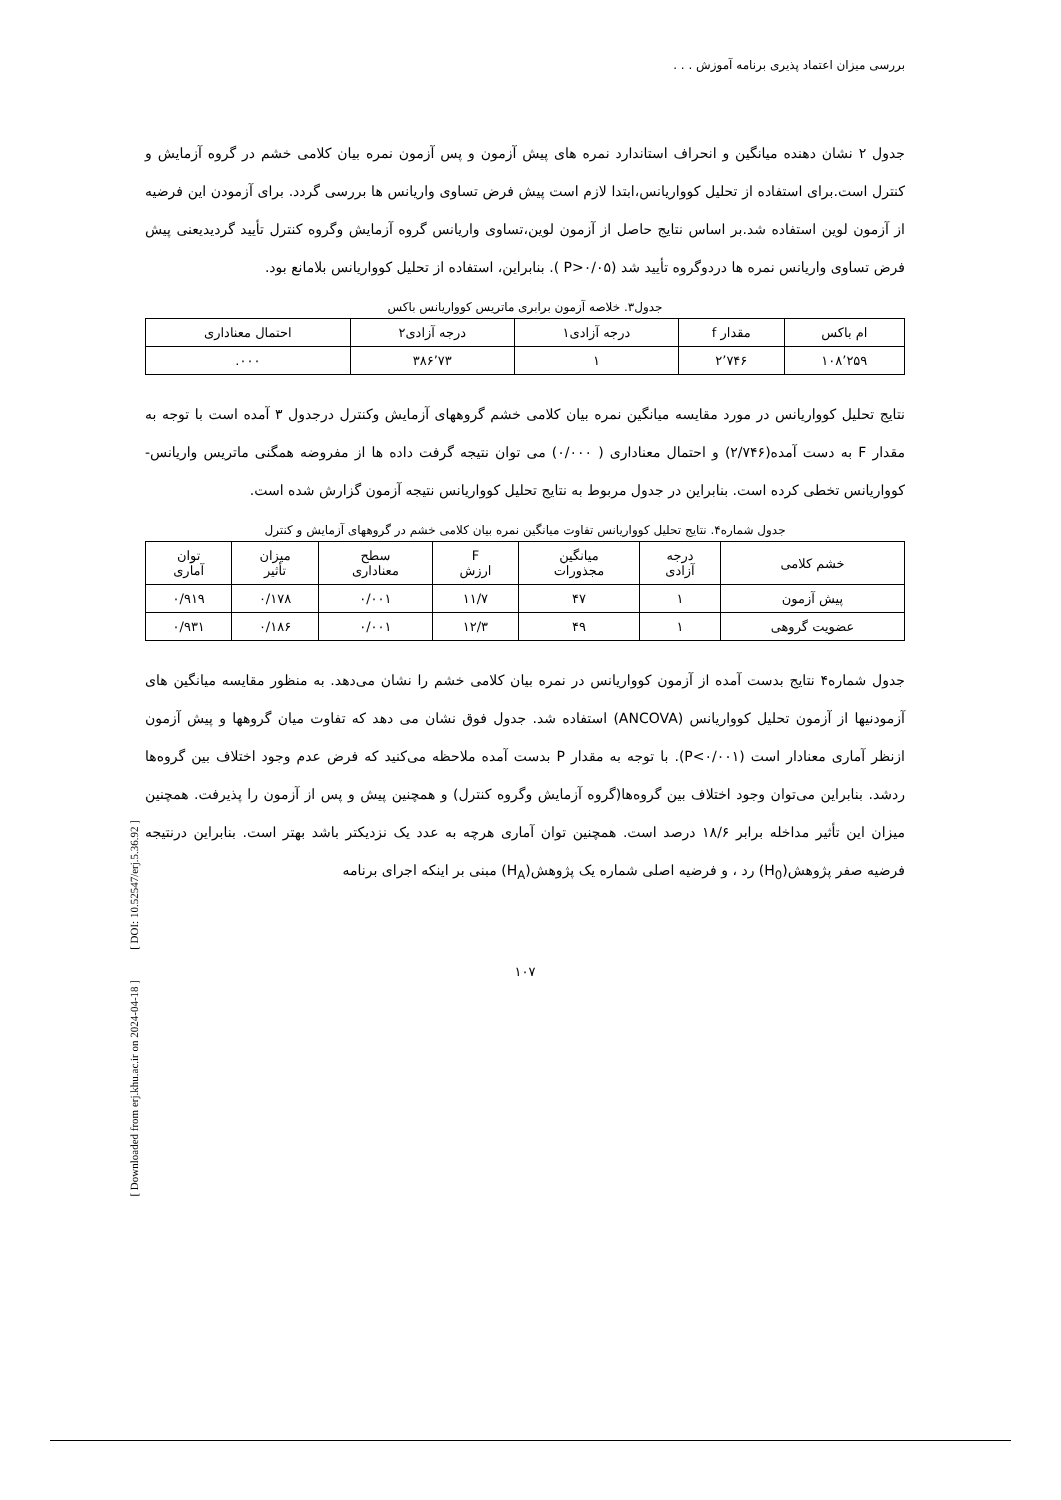[ DOI: 10.52547/erj.5.36.92 ]
[ Downloaded from erj.khu.ac.ir on 2024-04-18 ]
بررسی میزان اعتماد پذیری برنامه آموزش . . .
جدول ۲ نشان دهنده میانگین و انحراف استاندارد نمره های پیش آزمون و پس آزمون نمره بیان کلامی خشم در گروه آزمایش و کنترل است.برای استفاده از تحلیل کوواریانس،ابتدا لازم است پیش فرض تساوی واریانس ها بررسی گردد. برای آزمودن این فرضیه از آزمون لوین استفاده شد.بر اساس نتایج حاصل از آزمون لوین،تساوی واریانس گروه آزمایش وگروه کنترل تأیید گردیدیعنی پیش فرض تساوی واریانس نمره ها دردوگروه تأیید شد (P>۰/۰۵ ). بنابراین، استفاده از تحلیل کوواریانس بلامانع بود.
جدول۳. خلاصه آزمون برابری ماتریس کوواریانس باکس
| ام باکس | مقدار f | درجه آزادی۱ | درجه آزادی۲ | احتمال معناداری |
| --- | --- | --- | --- | --- |
| ۱۰۸٬۲۵۹ | ۲٬۷۴۶ | ۱ | ۳۸۶٬۷۳ | ۰۰۰. |
نتایج تحلیل کوواریانس در مورد مقایسه میانگین نمره بیان کلامی خشم گروههای آزمایش وکنترل درجدول ۳ آمده است با توجه به مقدار F به دست آمده(۲/۷۴۶) و احتمال معناداری ( ۰/۰۰۰) می توان نتیجه گرفت داده ها از مفروضه همگنی ماتریس واریانس- کوواریانس تخطی کرده است. بنابراین در جدول مربوط به نتایج تحلیل کوواریانس نتیجه آزمون گزارش شده است.
جدول شماره۴. نتایج تحلیل کوواریانس تفاوت میانگین نمره بیان کلامی خشم در گروههای آزمایش و کنترل
| خشم کلامی | درجه آزادی | میانگین مجذورات | F ارزش | سطح معناداری | میزان تأثیر | توان آماری |
| --- | --- | --- | --- | --- | --- | --- |
| پیش آزمون | ۱ | ۴۷ | ۱۱/۷ | ۰/۰۰۱ | ۰/۱۷۸ | ۰/۹۱۹ |
| عضویت گروهی | ۱ | ۴۹ | ۱۲/۳ | ۰/۰۰۱ | ۰/۱۸۶ | ۰/۹۳۱ |
جدول شماره۴ نتایج بدست آمده از آزمون کوواریانس در نمره بیان کلامی خشم را نشان می‌دهد. به منظور مقایسه میانگین های آزمودنیها از آزمون تحلیل کوواریانس (ANCOVA) استفاده شد. جدول فوق نشان می دهد که تفاوت میان گروهها و پیش آزمون ازنظر آماری معنادار است (P<۰/۰۰۱). با توجه به مقدار P بدست آمده ملاحظه می‌کنید که فرض عدم وجود اختلاف بین گروه‌ها ردشد. بنابراین می‌توان وجود اختلاف بین گروه‌ها(گروه آزمایش وگروه کنترل) و همچنین پیش و پس از آزمون را پذیرفت. همچنین میزان این تأثیر مداخله برابر ۱۸/۶ درصد است. همچنین توان آماری هرچه به عدد یک نزدیکتر باشد بهتر است. بنابراین درنتیجه فرضیه صفر پژوهش(H<sub>0</sub>) رد ، و فرضیه اصلی شماره یک پژوهش(H<sub>A</sub>) مبنی بر اینکه اجرای برنامه
۱۰۷